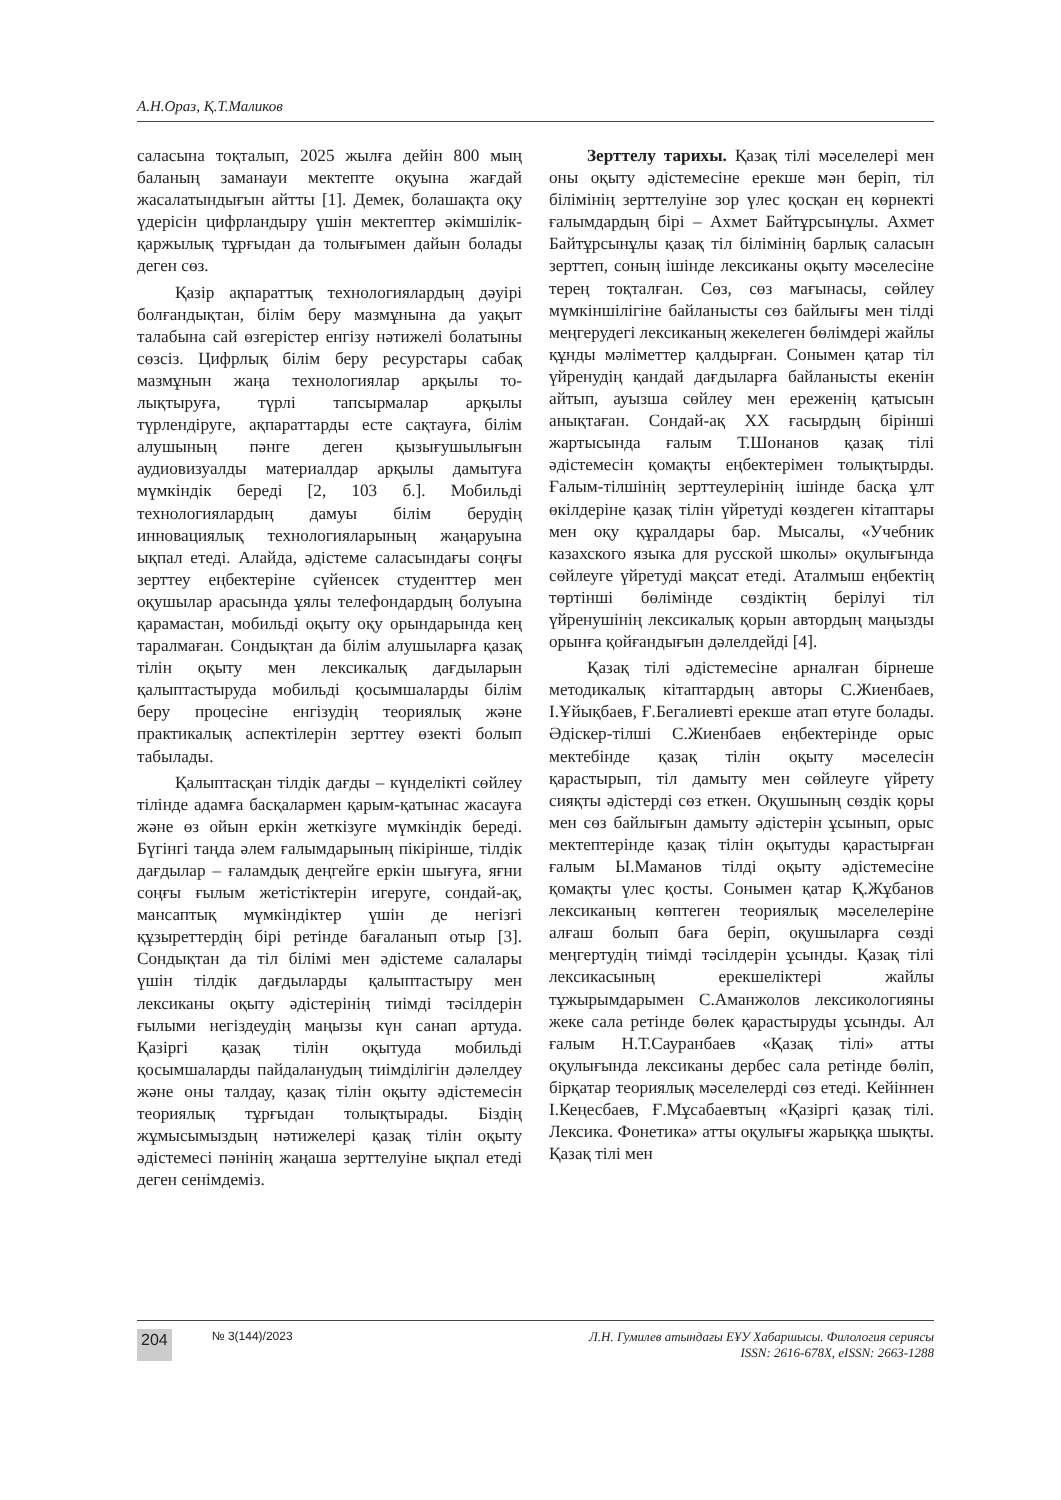А.Н.Ораз, Қ.Т.Маликов
саласына тоқталып, 2025 жылға дейін 800 мың баланың заманауи мектепте оқуына жағдай жасалатындығын айтты [1]. Демек, болашақта оқу үдерісін цифрландыру үшін мектептер әкімшілік-қаржылық тұрғыдан да толығымен дайын болады деген сөз.
Қазір ақпараттық технологиялардың дәуірі болғандықтан, білім беру мазмұнына да уақыт талабына сай өзгерістер енгізу нәтижелі болатыны сөзсіз. Цифрлық білім беру ресурстары сабақ мазмұнын жаңа технологиялар арқылы то- лықтыруға, түрлі тапсырмалар арқылы түрлендіруге, ақпараттарды есте сақтауға, білім алушының пәнге деген қызығушылығын аудиовизуалды материалдар арқылы дамытуға мүмкіндік береді [2, 103 б.]. Мобильді технологиялардың дамуы білім берудің инновациялық технологияларының жаңаруына ықпал етеді. Алайда, әдістеме саласындағы соңғы зерттеу еңбектеріне сүйенсек студенттер мен оқушылар арасында ұялы телефондардың болуына қарамастан, мобильді оқыту оқу орындарында кең таралмаған. Сондықтан да білім алушыларға қазақ тілін оқыту мен лексикалық дағдыларын қалыптастыруда мобильді қосымшаларды білім беру процесіне енгізудің теориялық және практикалық аспектілерін зерттеу өзекті болып табылады.
Қалыптасқан тілдік дағды – күнделікті сөйлеу тілінде адамға басқалармен қарым-қатынас жасауға және өз ойын еркін жеткізуге мүмкіндік береді. Бүгінгі таңда әлем ғалымдарының пікірінше, тілдік дағдылар – ғаламдық деңгейге еркін шығуға, яғни соңғы ғылым жетістіктерін игеруге, сондай-ақ, мансаптық мүмкіндіктер үшін де негізгі құзыреттердің бірі ретінде бағаланып отыр [3]. Сондықтан да тіл білімі мен әдістеме салалары үшін тілдік дағдыларды қалыптастыру мен лексиканы оқыту әдістерінің тиімді тәсілдерін ғылыми негіздеудің маңызы күн санап артуда. Қазіргі қазақ тілін оқытуда мобильді қосымшаларды пайдаланудың тиімділігін дәлелдеу және оны талдау, қазақ тілін оқыту әдістемесін теориялық тұрғыдан толықтырады. Біздің жұмысымыздың нәтижелері қазақ тілін оқыту әдістемесі пәнінің жаңаша зерттелуіне ықпал етеді деген сенімдеміз.
Зерттелу тарихы. Қазақ тілі мәселелері мен оны оқыту әдістемесіне ерекше мән беріп, тіл білімінің зерттелуіне зор үлес қосқан ең көрнекті ғалымдардың бірі – Ахмет Байтұрсынұлы. Ахмет Байтұрсынұлы қазақ тіл білімінің барлық саласын зерттеп, соның ішінде лексиканы оқыту мәселесіне терең тоқталған. Сөз, сөз мағынасы, сөйлеу мүмкіншілігіне байланысты сөз байлығы мен тілді меңгерудегі лексиканың жекелеген бөлімдері жайлы құнды мәліметтер қалдырған. Сонымен қатар тіл үйренудің қандай дағдыларға байланысты екенін айтып, ауызша сөйлеу мен ереженің қатысын анықтаған. Сондай-ақ XX ғасырдың бірінші жартысында ғалым Т.Шонанов қазақ тілі әдістемесін қомақты еңбектерімен толықтырды. Ғалым-тілшінің зерттеулерінің ішінде басқа ұлт өкілдеріне қазақ тілін үйретуді көздеген кітаптары мен оқу құралдары бар. Мысалы, «Учебник казахского языка для русской школы» оқулығында сөйлеуге үйретуді мақсат етеді. Аталмыш еңбектің төртінші бөлімінде сөздіктің берілуі тіл үйренушінің лексикалық қорын автордың маңызды орынға қойғандығын дәлелдейді [4].
Қазақ тілі әдістемесіне арналған бірнеше методикалық кітаптардың авторы С.Жиенбаев, І.Ұйықбаев, Ғ.Бегалиевті ерекше атап өтуге болады. Әдіскер-тілші С.Жиенбаев еңбектерінде орыс мектебінде қазақ тілін оқыту мәселесін қарастырып, тіл дамыту мен сөйлеуге үйрету сияқты әдістерді сөз еткен. Оқушының сөздік қоры мен сөз байлығын дамыту әдістерін ұсынып, орыс мектептерінде қазақ тілін оқытуды қарастырған ғалым Ы.Маманов тілді оқыту әдістемесіне қомақты үлес қосты. Сонымен қатар Қ.Жұбанов лексиканың көптеген теориялық мәселелеріне алғаш болып баға беріп, оқушыларға сөзді меңгертудің тиімді тәсілдерін ұсынды. Қазақ тілі лексикасының ерекшеліктері жайлы тұжырымдарымен С.Аманжолов лексикологияны жеке сала ретінде бөлек қарастыруды ұсынды. Ал ғалым Н.Т.Сауранбаев «Қазақ тілі» атты оқулығында лексиканы дербес сала ретінде бөліп, бірқатар теориялық мәселелерді сөз етеді. Кейіннен І.Кеңесбаев, Ғ.Мұсабаевтың «Қазіргі қазақ тілі. Лексика. Фонетика» атты оқулығы жарыққа шықты. Қазақ тілі мен
204 № 3(144)/2023 Л.Н. Гумилев атындағы ЕҰУ Хабаршысы. Филология сериясы
ISSN: 2616-678X, eISSN: 2663-1288